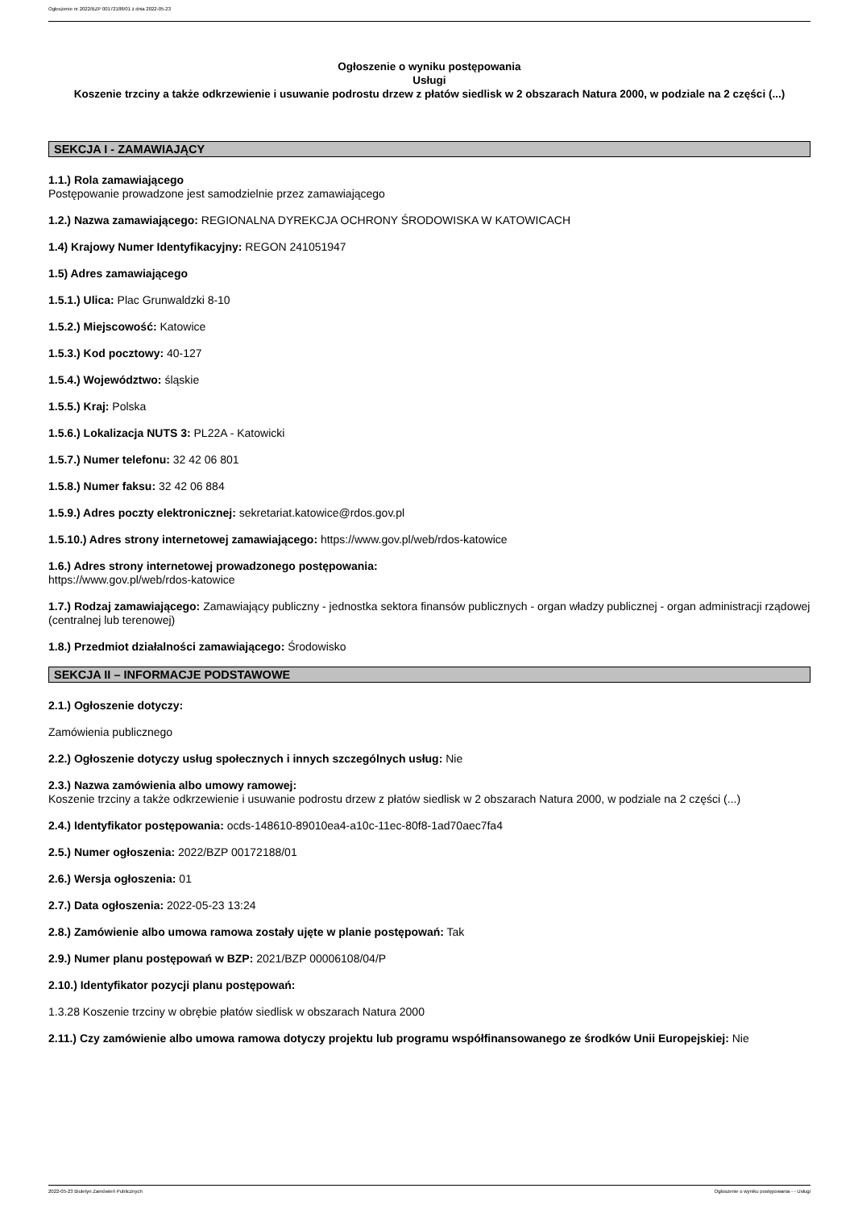Ogłoszenie nr 2022/BZP 00172188/01 z dnia 2022-05-23
Ogłoszenie o wyniku postępowania
Usługi
Koszenie trzciny a także odkrzewienie i usuwanie podrostu drzew z płatów siedlisk w 2 obszarach Natura 2000, w podziale na 2 części (...)
SEKCJA I - ZAMAWIAJĄCY
1.1.) Rola zamawiającego
Postępowanie prowadzone jest samodzielnie przez zamawiającego
1.2.) Nazwa zamawiającego: REGIONALNA DYREKCJA OCHRONY ŚRODOWISKA W KATOWICACH
1.4) Krajowy Numer Identyfikacyjny: REGON 241051947
1.5) Adres zamawiającego
1.5.1.) Ulica: Plac Grunwaldzki 8-10
1.5.2.) Miejscowość: Katowice
1.5.3.) Kod pocztowy: 40-127
1.5.4.) Województwo: śląskie
1.5.5.) Kraj: Polska
1.5.6.) Lokalizacja NUTS 3: PL22A - Katowicki
1.5.7.) Numer telefonu: 32 42 06 801
1.5.8.) Numer faksu: 32 42 06 884
1.5.9.) Adres poczty elektronicznej: sekretariat.katowice@rdos.gov.pl
1.5.10.) Adres strony internetowej zamawiającego: https://www.gov.pl/web/rdos-katowice
1.6.) Adres strony internetowej prowadzonego postępowania:
https://www.gov.pl/web/rdos-katowice
1.7.) Rodzaj zamawiającego: Zamawiający publiczny - jednostka sektora finansów publicznych - organ władzy publicznej - organ administracji rządowej (centralnej lub terenowej)
1.8.) Przedmiot działalności zamawiającego: Środowisko
SEKCJA II – INFORMACJE PODSTAWOWE
2.1.) Ogłoszenie dotyczy:
Zamówienia publicznego
2.2.) Ogłoszenie dotyczy usług społecznych i innych szczególnych usług: Nie
2.3.) Nazwa zamówienia albo umowy ramowej:
Koszenie trzciny a także odkrzewienie i usuwanie podrostu drzew z płatów siedlisk w 2 obszarach Natura 2000, w podziale na 2 części (...)
2.4.) Identyfikator postępowania: ocds-148610-89010ea4-a10c-11ec-80f8-1ad70aec7fa4
2.5.) Numer ogłoszenia: 2022/BZP 00172188/01
2.6.) Wersja ogłoszenia: 01
2.7.) Data ogłoszenia: 2022-05-23 13:24
2.8.) Zamówienie albo umowa ramowa zostały ujęte w planie postępowań: Tak
2.9.) Numer planu postępowań w BZP: 2021/BZP 00006108/04/P
2.10.) Identyfikator pozycji planu postępowań:
1.3.28 Koszenie trzciny w obrębie płatów siedlisk w obszarach Natura 2000
2.11.) Czy zamówienie albo umowa ramowa dotyczy projektu lub programu współfinansowanego ze środków Unii Europejskiej: Nie
2022-05-23 Biuletyn Zamówień Publicznych Ogłoszenie o wyniku postępowania - - Usługi